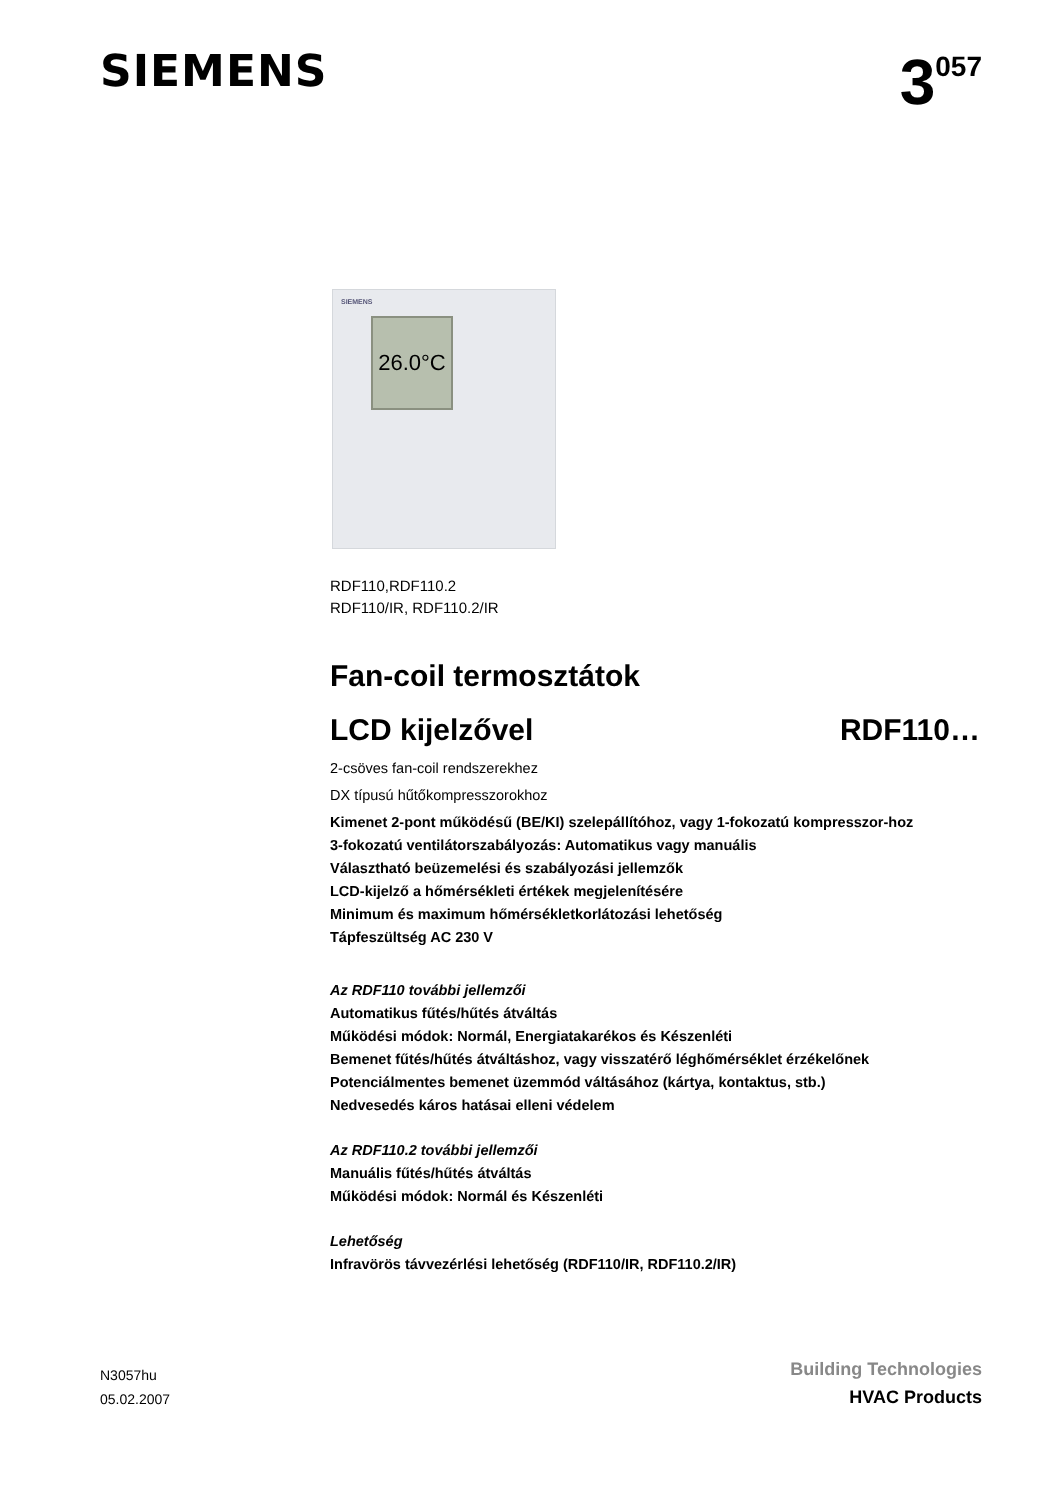SIEMENS
3<sup>057</sup>
SIEMENS
26.0°C
RDF110,RDF110.2
RDF110/IR, RDF110.2/IR
Fan-coil termosztátok
LCD kijelzővel RDF110…
2-csöves fan-coil rendszerekhez
DX típusú hűtőkompresszorokhoz
Kimenet 2-pont működésű (BE/KI) szelepállítóhoz, vagy 1-fokozatú kompresszor-hoz
3-fokozatú ventilátorszabályozás: Automatikus vagy manuális
Választható beüzemelési és szabályozási jellemzők
LCD-kijelző a hőmérsékleti értékek megjelenítésére
Minimum és maximum hőmérsékletkorlátozási lehetőség
Tápfeszültség AC 230 V
Az RDF110 további jellemzői
Automatikus fűtés/hűtés átváltás
Működési módok: Normál, Energiatakarékos és Készenléti
Bemenet fűtés/hűtés átváltáshoz, vagy visszatérő léghőmérséklet érzékelőnek
Potenciálmentes bemenet üzemmód váltásához (kártya, kontaktus, stb.)
Nedvesedés káros hatásai elleni védelem
Az RDF110.2 további jellemzői
Manuális fűtés/hűtés átváltás
Működési módok: Normál és Készenléti
Lehetőség
Infravörös távvezérlési lehetőség (RDF110/IR, RDF110.2/IR)
N3057hu
05.02.2007
Building Technologies
HVAC Products